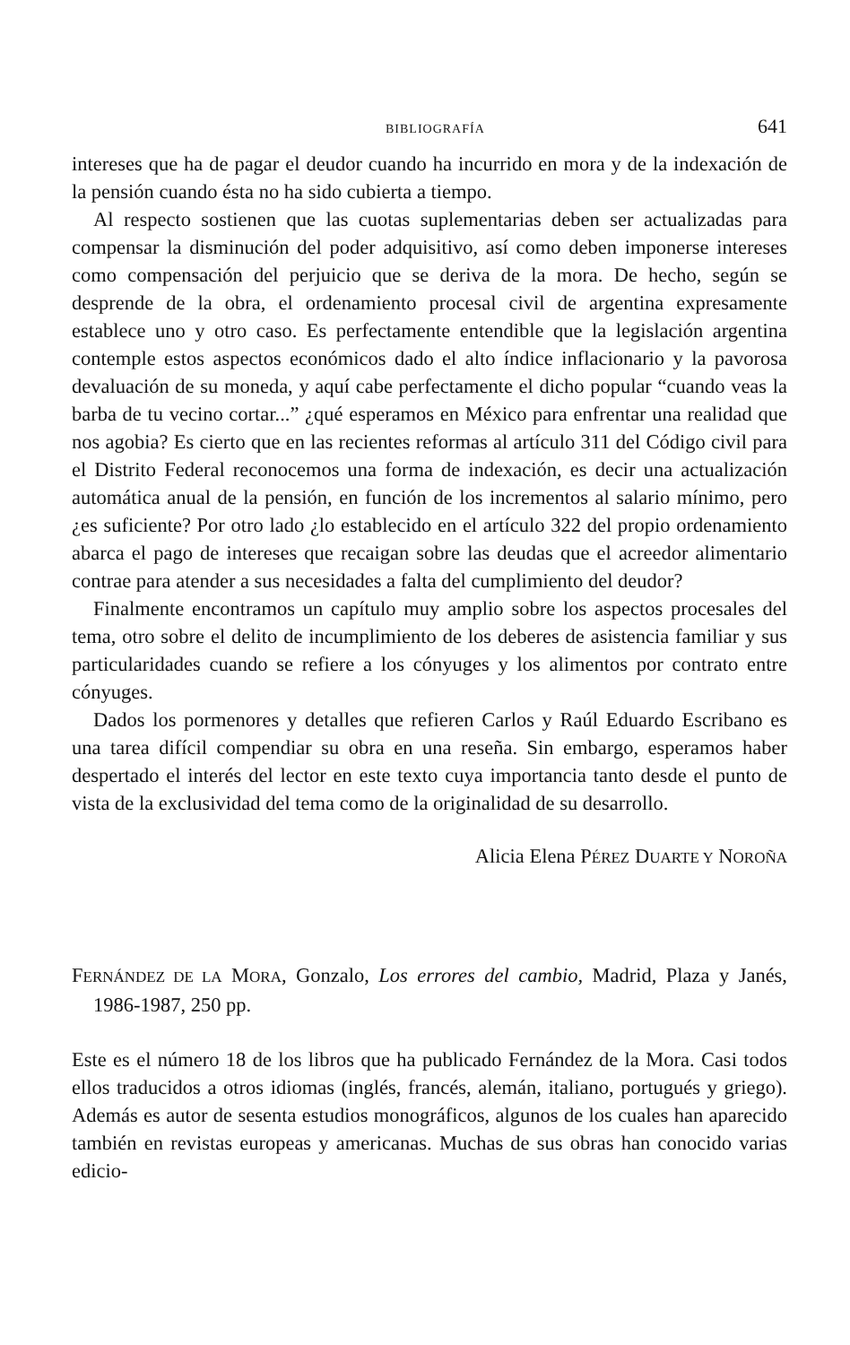BIBLIOGRAFÍA 641
intereses que ha de pagar el deudor cuando ha incurrido en mora y de la indexación de la pensión cuando ésta no ha sido cubierta a tiempo.
Al respecto sostienen que las cuotas suplementarias deben ser actualizadas para compensar la disminución del poder adquisitivo, así como deben imponerse intereses como compensación del perjuicio que se deriva de la mora. De hecho, según se desprende de la obra, el ordenamiento procesal civil de argentina expresamente establece uno y otro caso. Es perfectamente entendible que la legislación argentina contemple estos aspectos económicos dado el alto índice inflacionario y la pavorosa devaluación de su moneda, y aquí cabe perfectamente el dicho popular “cuando veas la barba de tu vecino cortar...” ¿qué esperamos en México para enfrentar una realidad que nos agobia? Es cierto que en las recientes reformas al artículo 311 del Código civil para el Distrito Federal reconocemos una forma de indexación, es decir una actualización automática anual de la pensión, en función de los incrementos al salario mínimo, pero ¿es suficiente? Por otro lado ¿lo establecido en el artículo 322 del propio ordenamiento abarca el pago de intereses que recaigan sobre las deudas que el acreedor alimentario contrae para atender a sus necesidades a falta del cumplimiento del deudor?
Finalmente encontramos un capítulo muy amplio sobre los aspectos procesales del tema, otro sobre el delito de incumplimiento de los deberes de asistencia familiar y sus particularidades cuando se refiere a los cónyuges y los alimentos por contrato entre cónyuges.
Dados los pormenores y detalles que refieren Carlos y Raúl Eduardo Escribano es una tarea difícil compendiar su obra en una reseña. Sin embargo, esperamos haber despertado el interés del lector en este texto cuya importancia tanto desde el punto de vista de la exclusividad del tema como de la originalidad de su desarrollo.
Alicia Elena PÉREZ DUARTE Y NOROÑA
FERNÁNDEZ DE LA MORA, Gonzalo, Los errores del cambio, Madrid, Plaza y Janés, 1986-1987, 250 pp.
Este es el número 18 de los libros que ha publicado Fernández de la Mora. Casi todos ellos traducidos a otros idiomas (inglés, francés, alemán, italiano, portugués y griego). Además es autor de sesenta estudios monográficos, algunos de los cuales han aparecido también en revistas europeas y americanas. Muchas de sus obras han conocido varias edicio-